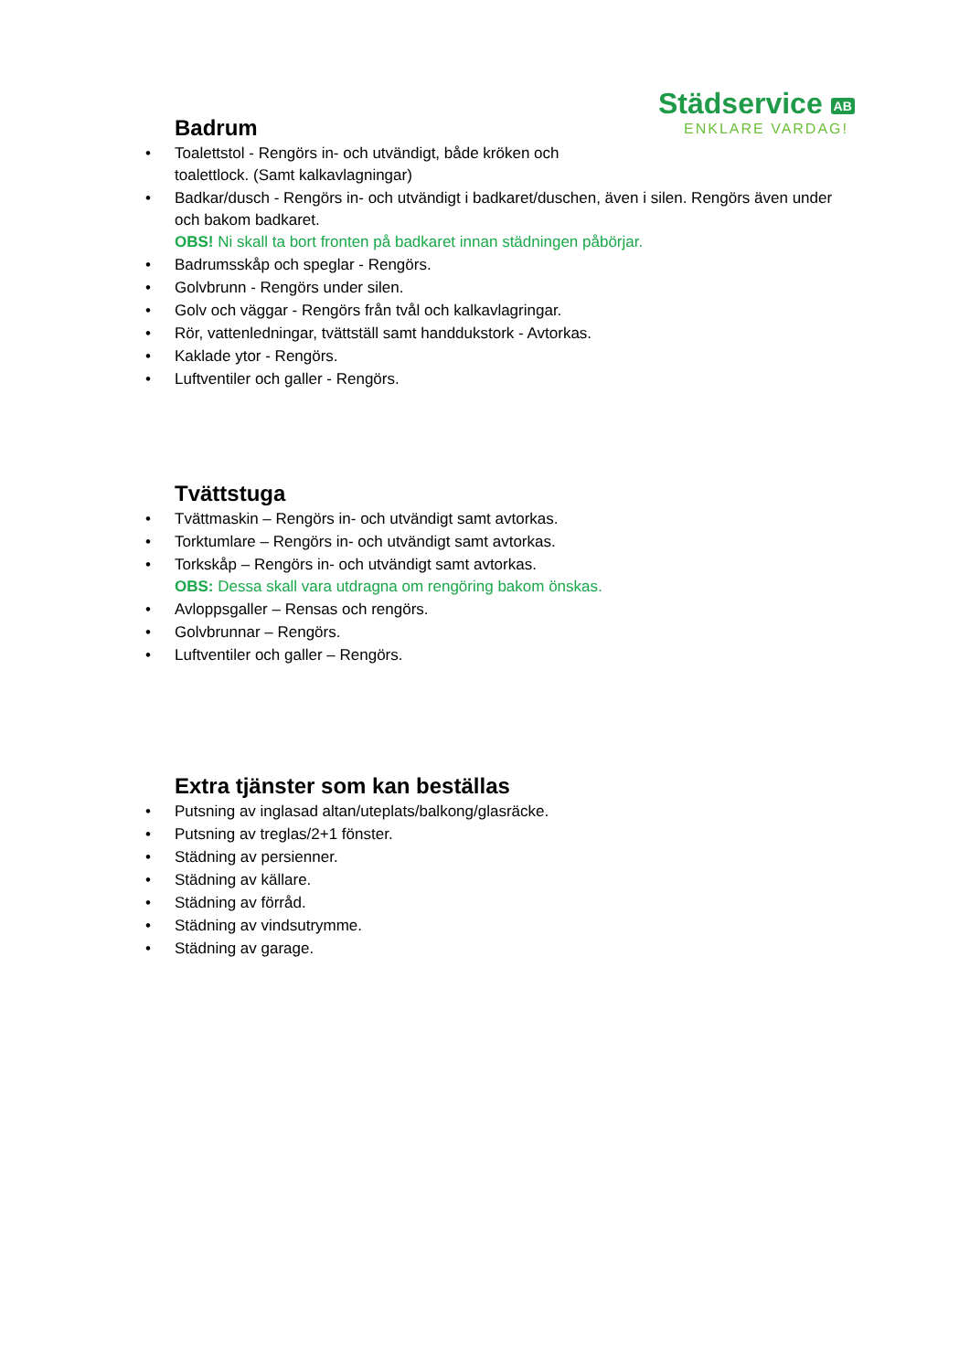Städservice AB
ENKLARE VARDAG!
Badrum
• Toalettstol - Rengörs in- och utvändigt, både kröken och
toalettlock. (Samt kalkavlagningar)
• Badkar/dusch - Rengörs in- och utvändigt i badkaret/duschen, även i silen. Rengörs även under och bakom badkaret.
OBS! Ni skall ta bort fronten på badkaret innan städningen påbörjar.
• Badrumsskåp och speglar - Rengörs.
• Golvbrunn - Rengörs under silen.
• Golv och väggar - Rengörs från tvål och kalkavlagringar.
• Rör, vattenledningar, tvättställ samt handdukstork - Avtorkas.
• Kaklade ytor - Rengörs.
• Luftventiler och galler - Rengörs.
Tvättstuga
• Tvättmaskin – Rengörs in- och utvändigt samt avtorkas.
• Torktumlare – Rengörs in- och utvändigt samt avtorkas.
• Torkskåp – Rengörs in- och utvändigt samt avtorkas.
OBS: Dessa skall vara utdragna om rengöring bakom önskas.
• Avloppsgaller – Rensas och rengörs.
• Golvbrunnar – Rengörs.
• Luftventiler och galler – Rengörs.
Extra tjänster som kan beställas
• Putsning av inglasad altan/uteplats/balkong/glasräcke.
• Putsning av treglas/2+1 fönster.
• Städning av persienner.
• Städning av källare.
• Städning av förråd.
• Städning av vindsutrymme.
• Städning av garage.